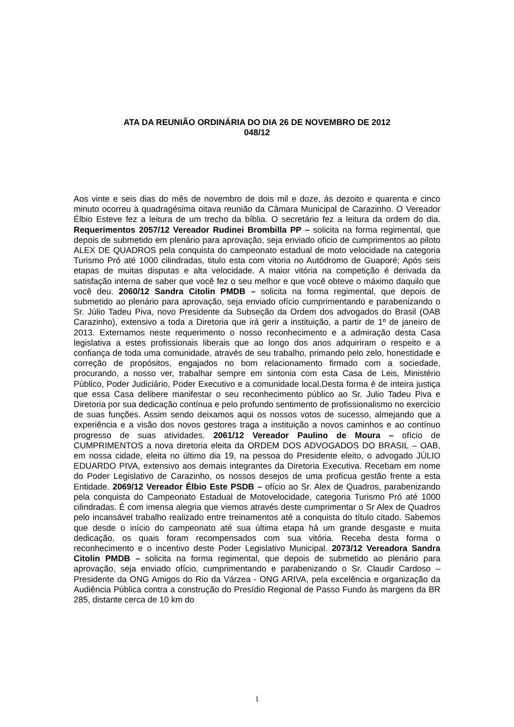ATA DA REUNIÃO ORDINÁRIA DO DIA 26 DE NOVEMBRO DE 2012
048/12
Aos vinte e seis dias do mês de novembro de dois mil e doze, ás dezoito e quarenta e cinco minuto ocorreu à quadragésima oitava reunião da Câmara Municipal de Carazinho. O Vereador Élbio Esteve fez a leitura de um trecho da bíblia. O secretário fez a leitura da ordem do dia. Requerimentos 2057/12 Vereador Rudinei Brombilla PP – solicita na forma regimental, que depois de submetido em plenário para aprovação, seja enviado oficio de cumprimentos ao piloto ALEX DE QUADROS pela conquista do campeonato estadual de moto velocidade na categoria Turismo Pró até 1000 cilindradas, titulo esta com vitoria no Autódromo de Guaporé; Após seis etapas de muitas disputas e alta velocidade. A maior vitória na competição é derivada da satisfação interna de saber que você fez o seu melhor e que você obteve o máximo daquilo que você deu. 2060/12 Sandra Citolin PMDB – solicita na forma regimental, que depois de submetido ao plenário para aprovação, seja enviado ofício cumprimentando e parabenizando o Sr. Júlio Tadeu Piva, novo Presidente da Subseção da Ordem dos advogados do Brasil (OAB Carazinho), extensivo a toda a Diretoria que irá gerir a instituição, a partir de 1º de janeiro de 2013. Externamos neste requerimento o nosso reconhecimento e a admiração desta Casa legislativa a estes profissionais liberais que ao longo dos anos adquiriram o respeito e a confiança de toda uma comunidade, através de seu trabalho, primando pelo zelo, honestidade e correção de propósitos, engajados no bom relacionamento firmado com a sociedade, procurando, a nosso ver, trabalhar sempre em sintonia com esta Casa de Leis, Ministério Público, Poder Judiciário, Poder Executivo e a comunidade local.Desta forma é de inteira justiça que essa Casa delibere manifestar o seu reconhecimento público ao Sr. Julio Tadeu Piva e Diretoria por sua dedicação contínua e pelo profundo sentimento de profissionalismo no exercício de suas funções. Assim sendo deixamos aqui os nossos votos de sucesso, almejando que a experiência e a visão dos novos gestores traga a instituição a novos caminhos e ao contínuo progresso de suas atividades. 2061/12 Vereador Paulino de Moura – ofício de CUMPRIMENTOS a nova diretoria eleita da ORDEM DOS ADVOGADOS DO BRASIL – OAB, em nossa cidade, eleita no último dia 19, na pessoa do Presidente eleito, o advogado JÚLIO EDUARDO PIVA, extensivo aos demais integrantes da Diretoria Executiva. Recebam em nome do Poder Legislativo de Carazinho, os nossos desejos de uma profícua gestão frente a esta Entidade. 2069/12 Vereador Élbio Este PSDB – ofício ao Sr. Alex de Quadros, parabenizando pela conquista do Campeonato Estadual de Motovelocidade, categoria Turismo Pró até 1000 cilindradas. É com imensa alegria que viemos através deste cumprimentar o Sr Alex de Quadros pelo incansável trabalho realizado entre treinamentos até a conquista do título citado. Sabemos que desde o início do campeonato até sua última etapa há um grande desgaste e muita dedicação, os quais foram recompensados com sua vitória. Receba desta forma o reconhecimento e o incentivo deste Poder Legislativo Municipal. 2073/12 Vereadora Sandra Citolin PMDB – solicita na forma regimental, que depois de submetido ao plenário para aprovação, seja enviado ofício, cumprimentando e parabenizando o Sr. Claudir Cardoso – Presidente da ONG Amigos do Rio da Várzea - ONG ARIVA, pela excelência e organização da Audiência Pública contra a construção do Presídio Regional de Passo Fundo às margens da BR 285, distante cerca de 10 km do
1